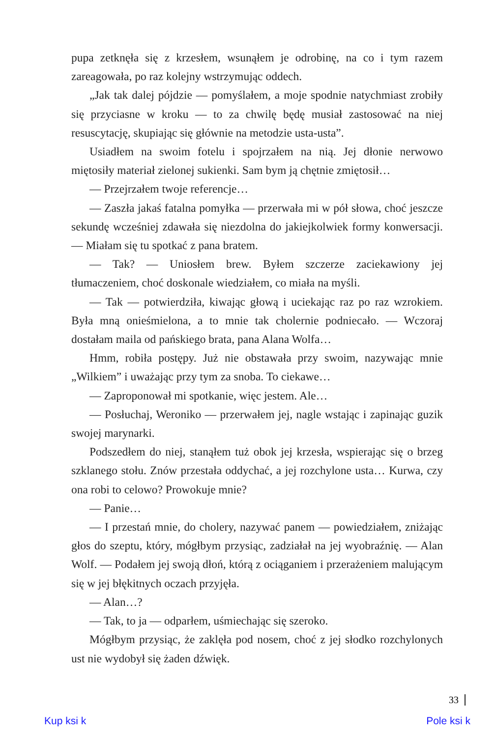pupa zetknęła się z krzesłem, wsunąłem je odrobinę, na co i tym razem zareagowała, po raz kolejny wstrzymując oddech.
„Jak tak dalej pójdzie — pomyślałem, a moje spodnie natychmiast zrobiły się przyciasne w kroku — to za chwilę będę musiał zastosować na niej resuscytację, skupiając się głównie na metodzie usta-usta”.
Usiadłem na swoim fotelu i spojrzałem na nią. Jej dłonie nerwowo miętosiły materiał zielonej sukienki. Sam bym ją chętnie zmiętosił…
— Przejrzałem twoje referencje…
— Zaszła jakaś fatalna pomyłka — przerwała mi w pół słowa, choć jeszcze sekundę wcześniej zdawała się niezdolna do jakiejkolwiek formy konwersacji. — Miałam się tu spotkać z pana bratem.
— Tak? — Uniosłem brew. Byłem szczerze zaciekawiony jej tłumaczeniem, choć doskonale wiedziałem, co miała na myśli.
— Tak — potwierdziła, kiwając głową i uciekając raz po raz wzrokiem. Była mną onieśmielona, a to mnie tak cholernie podniecało. — Wczoraj dostałam maila od pańskiego brata, pana Alana Wolfa…
Hmm, robiła postępy. Już nie obstawała przy swoim, nazywając mnie „Wilkiem” i uważając przy tym za snoba. To ciekawe…
— Zaproponował mi spotkanie, więc jestem. Ale…
— Posłuchaj, Weroniko — przerwałem jej, nagle wstając i zapinając guzik swojej marynarki.
Podszedłem do niej, stanąłem tuż obok jej krzesła, wspierając się o brzeg szklanego stołu. Znów przestała oddychać, a jej rozchylone usta… Kurwa, czy ona robi to celowo? Prowokuje mnie?
— Panie…
— I przestań mnie, do cholery, nazywać panem — powiedziałem, zniżając głos do szeptu, który, mógłbym przysiąc, zadziałał na jej wyobraźnię. — Alan Wolf. — Podałem jej swoją dłoń, którą z ociąganiem i przerażeniem malującym się w jej błękitnych oczach przyjęła.
— Alan…?
— Tak, to ja — odparłem, uśmiechając się szeroko.
Mógłbym przysiąc, że zaklęła pod nosem, choć z jej słodko rozchylonych ust nie wydobył się żaden dźwięk.
33
Kup ksi k Pole ksi k